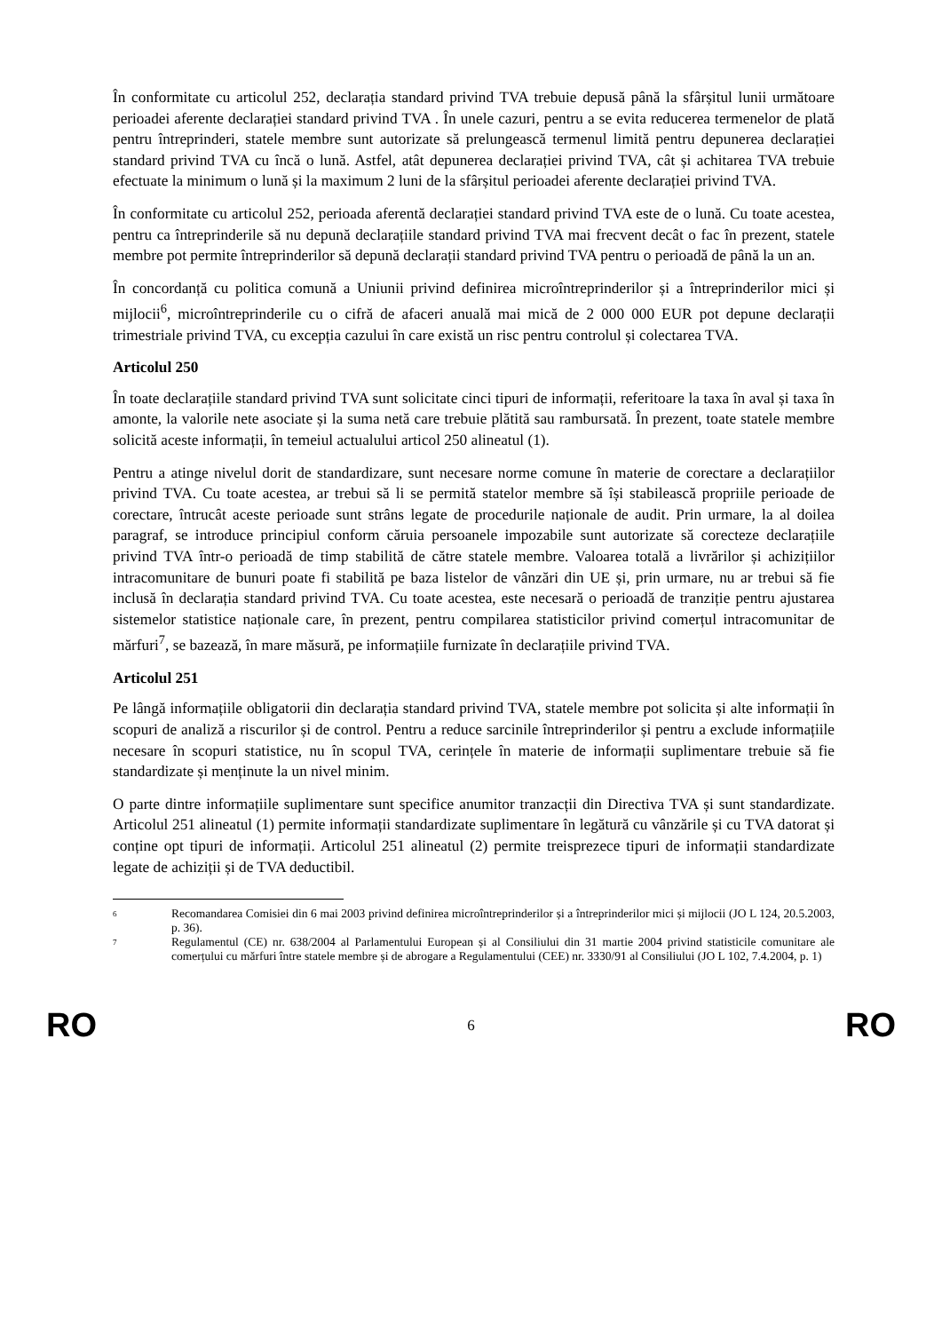În conformitate cu articolul 252, declarația standard privind TVA trebuie depusă până la sfârșitul lunii următoare perioadei aferente declarației standard privind TVA . În unele cazuri, pentru a se evita reducerea termenelor de plată pentru întreprinderi, statele membre sunt autorizate să prelungească termenul limită pentru depunerea declarației standard privind TVA cu încă o lună. Astfel, atât depunerea declarației privind TVA, cât și achitarea TVA trebuie efectuate la minimum o lună și la maximum 2 luni de la sfârșitul perioadei aferente declarației privind TVA.
În conformitate cu articolul 252, perioada aferentă declarației standard privind TVA este de o lună. Cu toate acestea, pentru ca întreprinderile să nu depună declarațiile standard privind TVA mai frecvent decât o fac în prezent, statele membre pot permite întreprinderilor să depună declarații standard privind TVA pentru o perioadă de până la un an.
În concordanță cu politica comună a Uniunii privind definirea microîntreprinderilor și a întreprinderilor mici și mijlocii<sup>6</sup>, microîntreprinderile cu o cifră de afaceri anuală mai mică de 2 000 000 EUR pot depune declarații trimestriale privind TVA, cu excepția cazului în care există un risc pentru controlul și colectarea TVA.
Articolul 250
În toate declarațiile standard privind TVA sunt solicitate cinci tipuri de informații, referitoare la taxa în aval și taxa în amonte, la valorile nete asociate și la suma netă care trebuie plătită sau rambursată. În prezent, toate statele membre solicită aceste informații, în temeiul actualului articol 250 alineatul (1).
Pentru a atinge nivelul dorit de standardizare, sunt necesare norme comune în materie de corectare a declarațiilor privind TVA. Cu toate acestea, ar trebui să li se permită statelor membre să își stabilească propriile perioade de corectare, întrucât aceste perioade sunt strâns legate de procedurile naționale de audit. Prin urmare, la al doilea paragraf, se introduce principiul conform căruia persoanele impozabile sunt autorizate să corecteze declarațiile privind TVA într-o perioadă de timp stabilită de către statele membre. Valoarea totală a livrărilor și achizițiilor intracomunitare de bunuri poate fi stabilită pe baza listelor de vânzări din UE și, prin urmare, nu ar trebui să fie inclusă în declarația standard privind TVA. Cu toate acestea, este necesară o perioadă de tranziție pentru ajustarea sistemelor statistice naționale care, în prezent, pentru compilarea statisticilor privind comerțul intracomunitar de mărfuri<sup>7</sup>, se bazează, în mare măsură, pe informațiile furnizate în declarațiile privind TVA.
Articolul 251
Pe lângă informațiile obligatorii din declarația standard privind TVA, statele membre pot solicita și alte informații în scopuri de analiză a riscurilor și de control. Pentru a reduce sarcinile întreprinderilor și pentru a exclude informațiile necesare în scopuri statistice, nu în scopul TVA, cerințele în materie de informații suplimentare trebuie să fie standardizate și menținute la un nivel minim.
O parte dintre informațiile suplimentare sunt specifice anumitor tranzacții din Directiva TVA și sunt standardizate. Articolul 251 alineatul (1) permite informații standardizate suplimentare în legătură cu vânzările și cu TVA datorat și conține opt tipuri de informații. Articolul 251 alineatul (2) permite treisprezece tipuri de informații standardizate legate de achiziții și de TVA deductibil.
<sup>6</sup> Recomandarea Comisiei din 6 mai 2003 privind definirea microîntreprinderilor și a întreprinderilor mici și mijlocii (JO L 124, 20.5.2003, p. 36).
<sup>7</sup> Regulamentul (CE) nr. 638/2004 al Parlamentului European și al Consiliului din 31 martie 2004 privind statisticile comunitare ale comerțului cu mărfuri între statele membre și de abrogare a Regulamentului (CEE) nr. 3330/91 al Consiliului (JO L 102, 7.4.2004, p. 1)
RO 6 RO